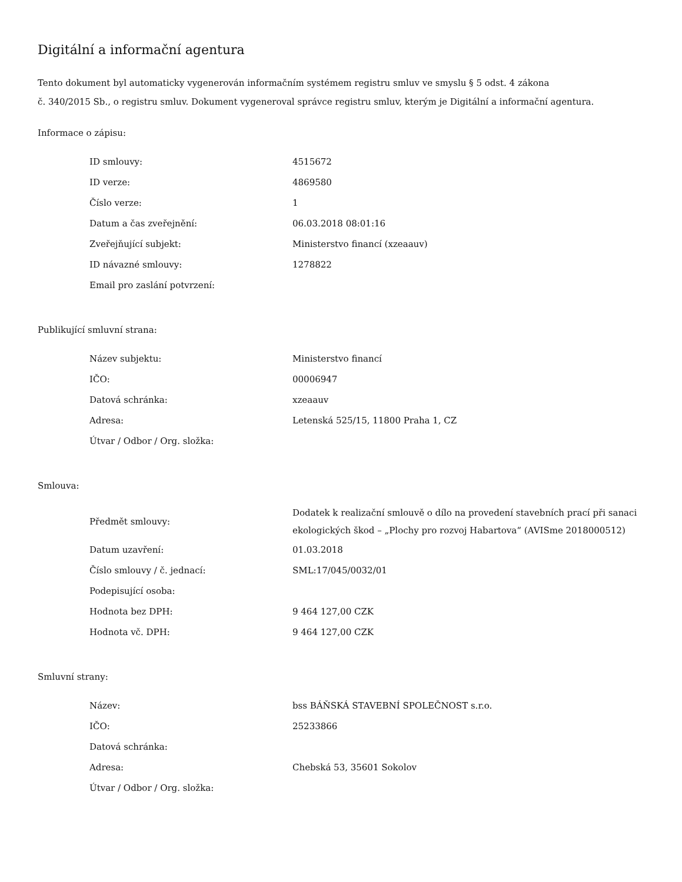Digitální a informační agentura
Tento dokument byl automaticky vygenerován informačním systémem registru smluv ve smyslu § 5 odst. 4 zákona
č. 340/2015 Sb., o registru smluv. Dokument vygeneroval správce registru smluv, kterým je Digitální a informační agentura.
Informace o zápisu:
| ID smlouvy: | 4515672 |
| ID verze: | 4869580 |
| Číslo verze: | 1 |
| Datum a čas zveřejnění: | 06.03.2018 08:01:16 |
| Zveřejňující subjekt: | Ministerstvo financí (xzeaauv) |
| ID návazné smlouvy: | 1278822 |
| Email pro zaslání potvrzení: | |
Publikující smluvní strana:
| Název subjektu: | Ministerstvo financí |
| IČO: | 00006947 |
| Datová schránka: | xzeaauv |
| Adresa: | Letenská 525/15, 11800 Praha 1, CZ |
| Útvar / Odbor / Org. složka: | |
Smlouva:
| Předmět smlouvy: | Dodatek k realizační smlouvě o dílo na provedení stavebních prací při sanaci ekologických škod – „Plochy pro rozvoj Habartova“ (AVISme 2018000512) |
| Datum uzavření: | 01.03.2018 |
| Číslo smlouvy / č. jednací: | SML:17/045/0032/01 |
| Podepisující osoba: | |
| Hodnota bez DPH: | 9 464 127,00 CZK |
| Hodnota vč. DPH: | 9 464 127,00 CZK |
Smluvní strany:
| Název: | bss BÁŇSKÁ STAVEBNÍ SPOLEČNOST s.r.o. |
| IČO: | 25233866 |
| Datová schránka: | |
| Adresa: | Chebská 53, 35601 Sokolov |
| Útvar / Odbor / Org. složka: | |